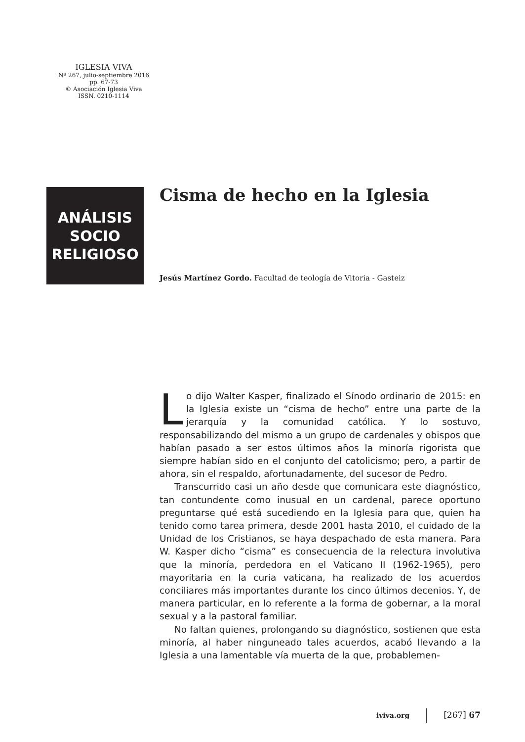IGLESIA VIVA
Nº 267, julio-septiembre 2016
pp. 67-73
© Asociación Iglesia Viva
ISSN. 0210-1114
ANÁLISIS
SOCIO
RELIGIOSO
Cisma de hecho en la Iglesia
Jesús Martínez Gordo. Facultad de teología de Vitoria - Gasteiz
Lo dijo Walter Kasper, finalizado el Sínodo ordinario de 2015: en la Iglesia existe un “cisma de hecho” entre una parte de la jerarquía y la comunidad católica. Y lo sostuvo, responsabilizando del mismo a un grupo de cardenales y obispos que habían pasado a ser estos últimos años la minoría rigorista que siempre habían sido en el conjunto del catolicismo; pero, a partir de ahora, sin el respaldo, afortunadamente, del sucesor de Pedro.
Transcurrido casi un año desde que comunicara este diagnóstico, tan contundente como inusual en un cardenal, parece oportuno preguntarse qué está sucediendo en la Iglesia para que, quien ha tenido como tarea primera, desde 2001 hasta 2010, el cuidado de la Unidad de los Cristianos, se haya despachado de esta manera. Para W. Kasper dicho “cisma” es consecuencia de la relectura involutiva que la minoría, perdedora en el Vaticano II (1962-1965), pero mayoritaria en la curia vaticana, ha realizado de los acuerdos conciliares más importantes durante los cinco últimos decenios. Y, de manera particular, en lo referente a la forma de gobernar, a la moral sexual y a la pastoral familiar.
No faltan quienes, prolongando su diagnóstico, sostienen que esta minoría, al haber ninguneado tales acuerdos, acabó llevando a la Iglesia a una lamentable vía muerta de la que, probablemen-
iviva.org [267] 67